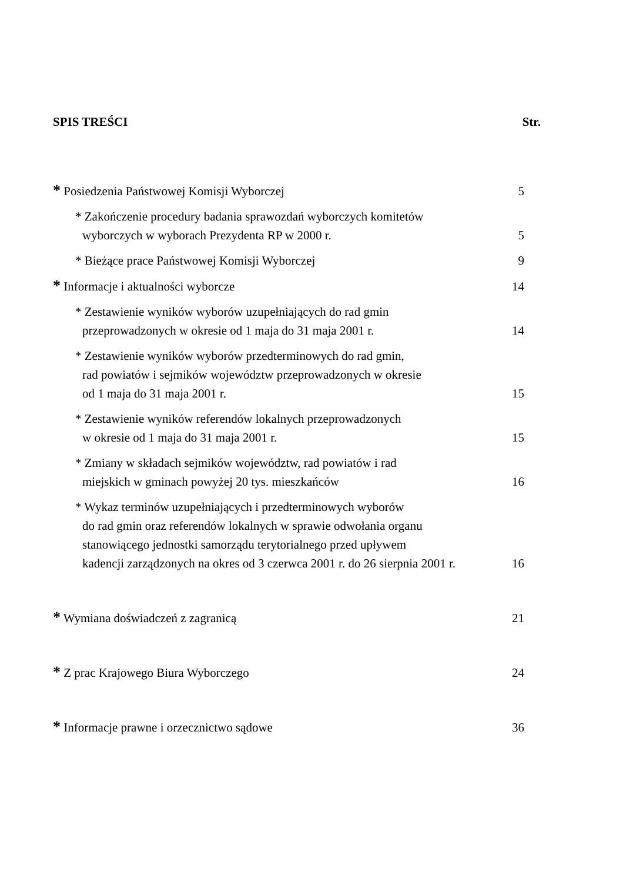SPIS TREŚCI Str.
* Posiedzenia Państwowej Komisji Wyborczej
5
* Zakończenie procedury badania sprawozdań wyborczych komitetów
wyborczych w wyborach Prezydenta RP w 2000 r.
5
* Bieżące prace Państwowej Komisji Wyborczej
9
* Informacje i aktualności wyborcze
14
* Zestawienie wyników wyborów uzupełniających do rad gmin
przeprowadzonych w okresie od 1 maja do 31 maja 2001 r.
14
* Zestawienie wyników wyborów przedterminowych do rad gmin,
rad powiatów i sejmików województw przeprowadzonych w okresie
od 1 maja do 31 maja 2001 r.
15
* Zestawienie wyników referendów lokalnych przeprowadzonych
w okresie od 1 maja do 31 maja 2001 r.
15
* Zmiany w składach sejmików województw, rad powiatów i rad
miejskich w gminach powyżej 20 tys. mieszkańców
16
* Wykaz terminów uzupełniających i przedterminowych wyborów
do rad gmin oraz referendów lokalnych w sprawie odwołania organu
stanowiącego jednostki samorządu terytorialnego przed upływem
kadencji zarządzonych na okres od 3 czerwca 2001 r. do 26 sierpnia 2001 r.
16
* Wymiana doświadczeń z zagranicą
21
* Z prac Krajowego Biura Wyborczego
24
* Informacje prawne i orzecznictwo sądowe
36